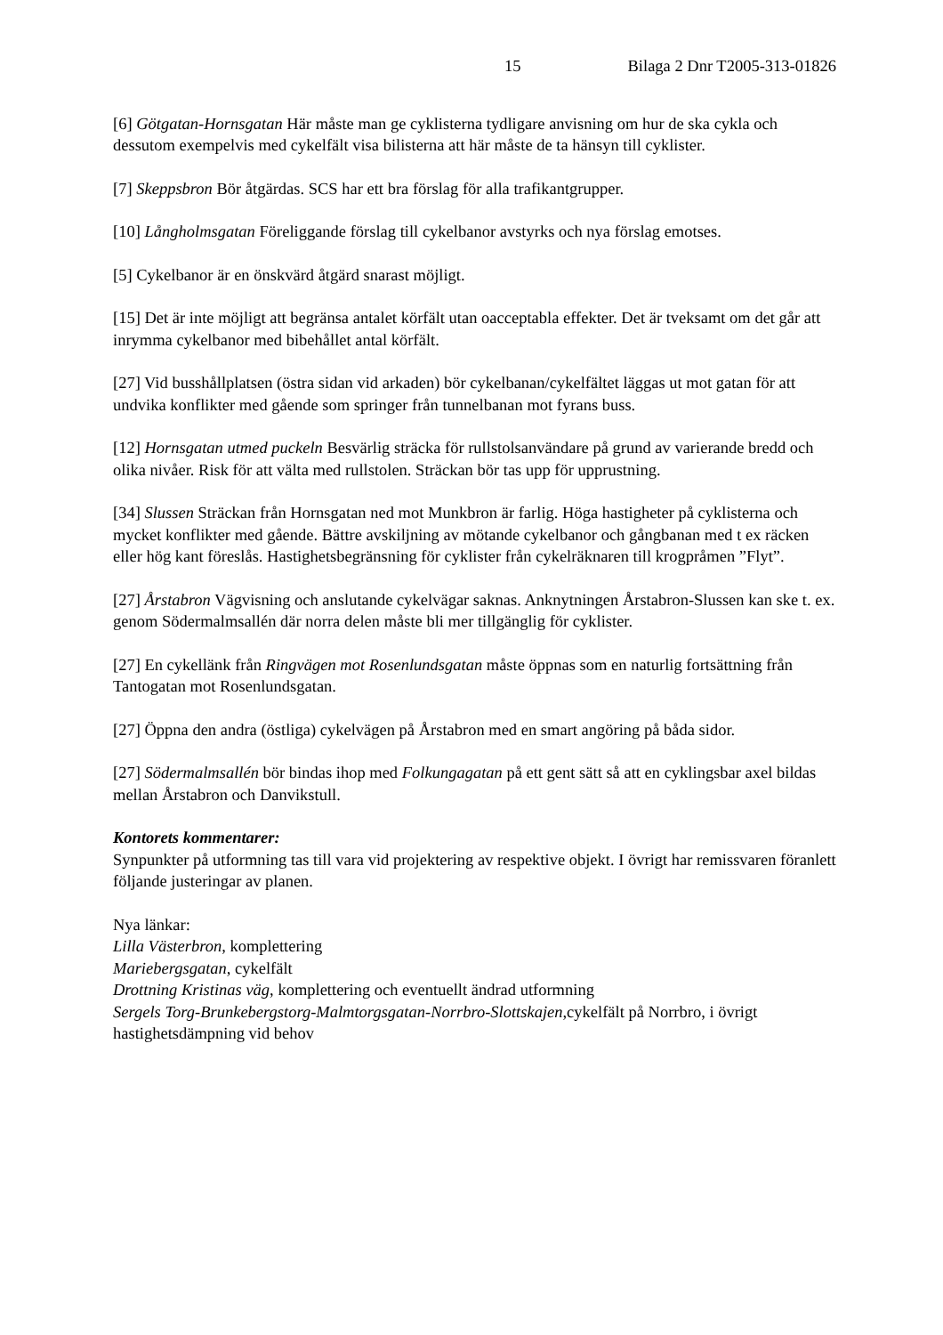15 Bilaga 2 Dnr T2005-313-01826
[6] Götgatan-Hornsgatan Här måste man ge cyklisterna tydligare anvisning om hur de ska cykla och dessutom exempelvis med cykelfält visa bilisterna att här måste de ta hänsyn till cyklister.
[7] Skeppsbron Bör åtgärdas. SCS har ett bra förslag för alla trafikantgrupper.
[10] Långholmsgatan Föreliggande förslag till cykelbanor avstyrks och nya förslag emotses.
[5] Cykelbanor är en önskvärd åtgärd snarast möjligt.
[15] Det är inte möjligt att begränsa antalet körfält utan oacceptabla effekter. Det är tveksamt om det går att inrymma cykelbanor med bibehållet antal körfält.
[27] Vid busshållplatsen (östra sidan vid arkaden) bör cykelbanan/cykelfältet läggas ut mot gatan för att undvika konflikter med gående som springer från tunnelbanan mot fyrans buss.
[12] Hornsgatan utmed puckeln Besvärlig sträcka för rullstolsanvändare på grund av varierande bredd och olika nivåer. Risk för att välta med rullstolen. Sträckan bör tas upp för upprustning.
[34] Slussen Sträckan från Hornsgatan ned mot Munkbron är farlig. Höga hastigheter på cyklisterna och mycket konflikter med gående. Bättre avskiljning av mötande cykelbanor och gångbanan med t ex räcken eller hög kant föreslås. Hastighetsbegränsning för cyklister från cykelräknaren till krogpråmen ”Flyt”.
[27] Årstabron Vägvisning och anslutande cykelvägar saknas. Anknytningen Årstabron-Slussen kan ske t. ex. genom Södermalmsallén där norra delen måste bli mer tillgänglig för cyklister.
[27] En cykellänk från Ringvägen mot Rosenlundsgatan måste öppnas som en naturlig fortsättning från Tantogatan mot Rosenlundsgatan.
[27] Öppna den andra (östliga) cykelvägen på Årstabron med en smart angöring på båda sidor.
[27] Södermalmsallén bör bindas ihop med Folkungagatan på ett gent sätt så att en cyklingsbar axel bildas mellan Årstabron och Danvikstull.
Kontorets kommentarer:
Synpunkter på utformning tas till vara vid projektering av respektive objekt. I övrigt har remissvaren föranlett följande justeringar av planen.
Nya länkar:
Lilla Västerbron, komplettering
Mariebergsgatan, cykelfält
Drottning Kristinas väg, komplettering och eventuellt ändrad utformning
Sergels Torg-Brunkebergstorg-Malmtorgsgatan-Norrbro-Slottskajen, cykelfält på Norrbro, i övrigt hastighetsdämpning vid behov